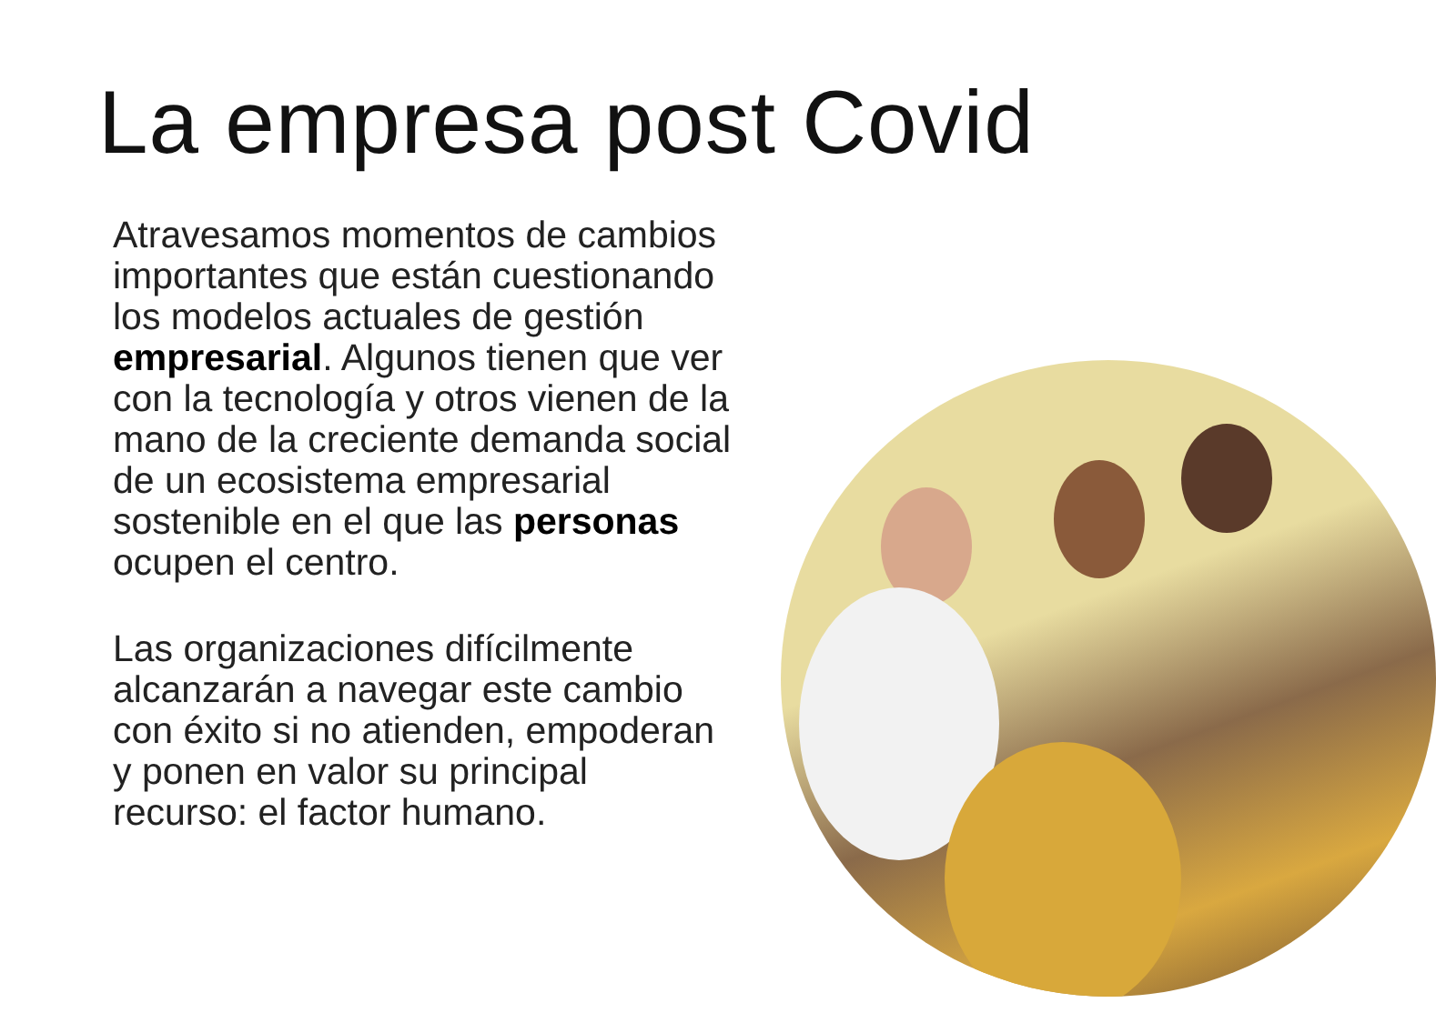La empresa post Covid
Atravesamos momentos de cambios importantes que están cuestionando los modelos actuales de gestión empresarial. Algunos tienen que ver con la tecnología y otros vienen de la mano de la creciente demanda social de un ecosistema empresarial sostenible en el que las personas ocupen el centro.
Las organizaciones difícilmente alcanzarán a navegar este cambio con éxito si no atienden, empoderan y ponen en valor su principal recurso: el factor humano.